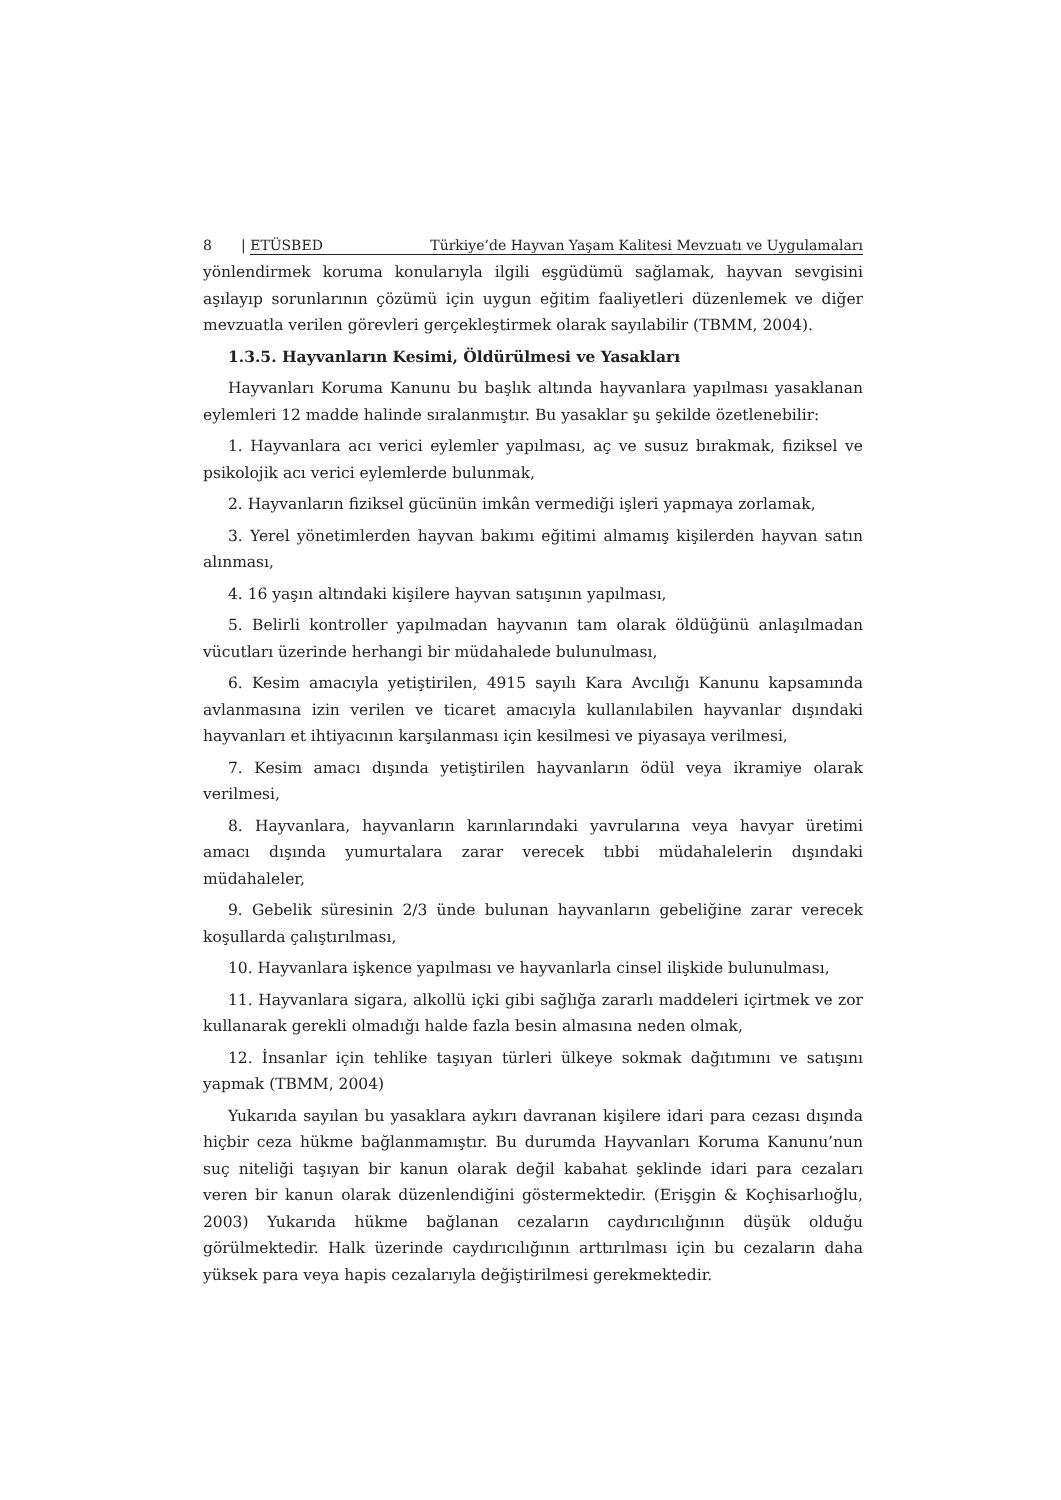8 | ETÜSBED Türkiye’de Hayvan Yaşam Kalitesi Mevzuatı ve Uygulamaları
yönlendirmek koruma konularıyla ilgili eşgüdümü sağlamak, hayvan sevgisini aşılayıp sorunlarının çözümü için uygun eğitim faaliyetleri düzenlemek ve diğer mevzuatla verilen görevleri gerçekleştirmek olarak sayılabilir (TBMM, 2004).
1.3.5. Hayvanların Kesimi, Öldürülmesi ve Yasakları
Hayvanları Koruma Kanunu bu başlık altında hayvanlara yapılması yasaklanan eylemleri 12 madde halinde sıralanmıştır. Bu yasaklar şu şekilde özetlenebilir:
1. Hayvanlara acı verici eylemler yapılması, aç ve susuz bırakmak, fiziksel ve psikolojik acı verici eylemlerde bulunmak,
2. Hayvanların fiziksel gücünün imkân vermediği işleri yapmaya zorlamak,
3. Yerel yönetimlerden hayvan bakımı eğitimi almamış kişilerden hayvan satın alınması,
4. 16 yaşın altındaki kişilere hayvan satışının yapılması,
5. Belirli kontroller yapılmadan hayvanın tam olarak öldüğünü anlaşılmadan vücutları üzerinde herhangi bir müdahalede bulunulması,
6. Kesim amacıyla yetiştirilen, 4915 sayılı Kara Avcılığı Kanunu kapsamında avlanmasına izin verilen ve ticaret amacıyla kullanılabilen hayvanlar dışındaki hayvanları et ihtiyacının karşılanması için kesilmesi ve piyasaya verilmesi,
7. Kesim amacı dışında yetiştirilen hayvanların ödül veya ikramiye olarak verilmesi,
8. Hayvanlara, hayvanların karınlarındaki yavrularına veya havyar üretimi amacı dışında yumurtalara zarar verecek tıbbi müdahalelerin dışındaki müdahaleler,
9. Gebelik süresinin 2/3 ünde bulunan hayvanların gebeliğine zarar verecek koşullarda çalıştırılması,
10. Hayvanlara işkence yapılması ve hayvanlarla cinsel ilişkide bulunulması,
11. Hayvanlara sigara, alkollü içki gibi sağlığa zararlı maddeleri içirtmek ve zor kullanarak gerekli olmadığı halde fazla besin almasına neden olmak,
12. İnsanlar için tehlike taşıyan türleri ülkeye sokmak dağıtımını ve satışını yapmak (TBMM, 2004)
Yukarıda sayılan bu yasaklara aykırı davranan kişilere idari para cezası dışında hiçbir ceza hükme bağlanmamıştır. Bu durumda Hayvanları Koruma Kanunu’nun suç niteliği taşıyan bir kanun olarak değil kabahat şeklinde idari para cezaları veren bir kanun olarak düzenlendiğini göstermektedir. (Erişgin & Koçhisarlıoğlu, 2003) Yukarıda hükme bağlanan cezaların caydırıcılığının düşük olduğu görülmektedir. Halk üzerinde caydırıcılığının arttırılması için bu cezaların daha yüksek para veya hapis cezalarıyla değiştirilmesi gerekmektedir.